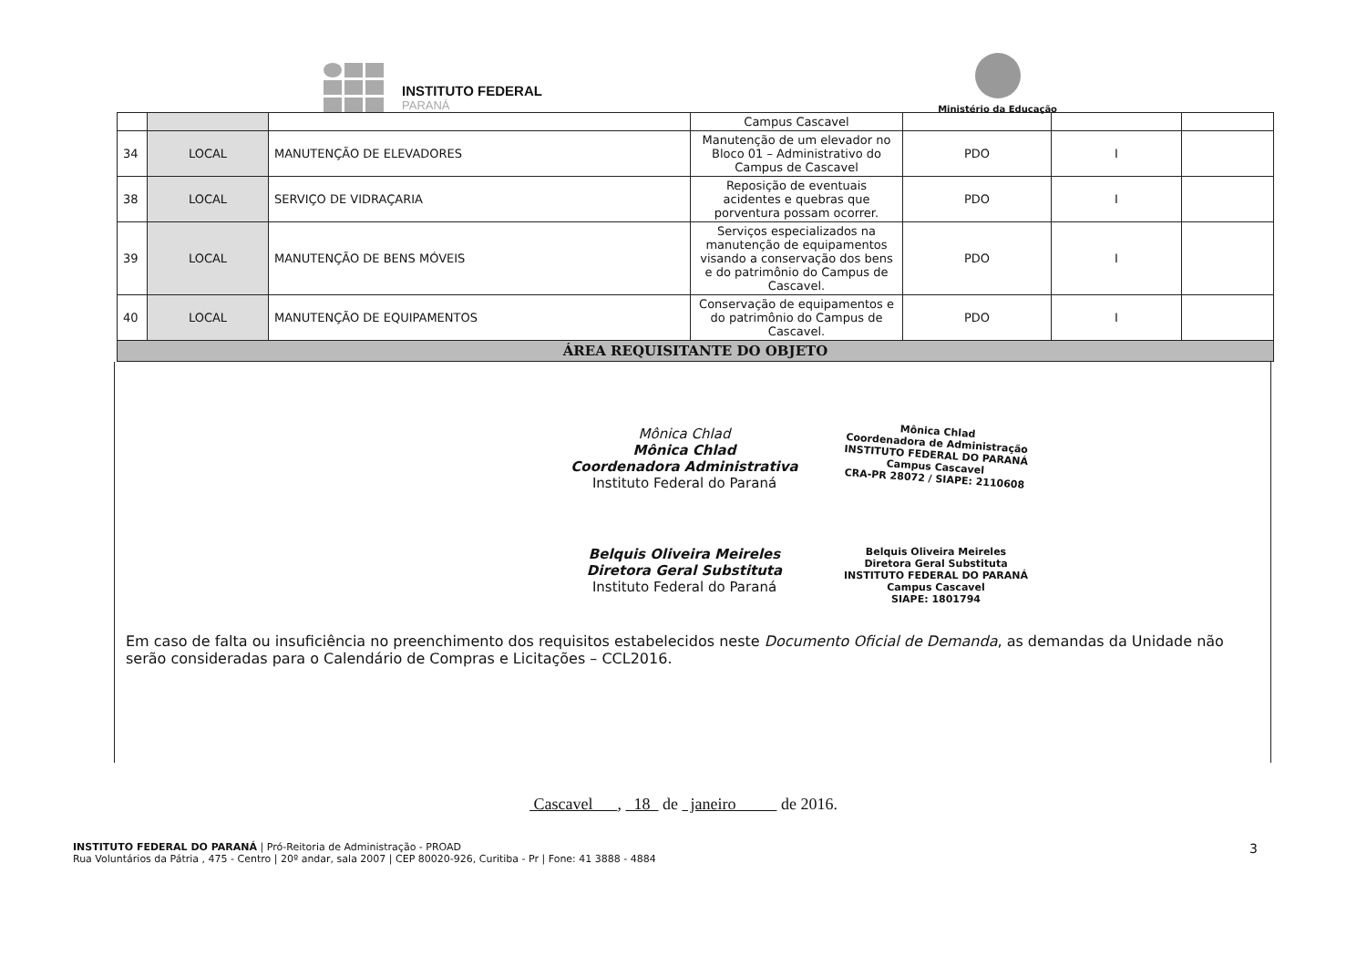INSTITUTO FEDERAL
PARANÁ
Ministério da Educação
| | | | Campus Cascavel | | | |
| 34 | LOCAL | MANUTENÇÃO DE ELEVADORES | Manutenção de um elevador no Bloco 01 – Administrativo do Campus de Cascavel | PDO | I | |
| 38 | LOCAL | SERVIÇO DE VIDRAÇARIA | Reposição de eventuais acidentes e quebras que porventura possam ocorrer. | PDO | I | |
| 39 | LOCAL | MANUTENÇÃO DE BENS MÓVEIS | Serviços especializados na manutenção de equipamentos visando a conservação dos bens e do patrimônio do Campus de Cascavel. | PDO | I | |
| 40 | LOCAL | MANUTENÇÃO DE EQUIPAMENTOS | Conservação de equipamentos e do patrimônio do Campus de Cascavel. | PDO | I | |
| ÁREA REQUISITANTE DO OBJETO | | | | | | |
Mônica Chlad
Mônica Chlad
Coordenadora Administrativa
Instituto Federal do Paraná
Mônica Chlad
Coordenadora de Administração
INSTITUTO FEDERAL DO PARANÁ
Campus Cascavel
CRA-PR 28072 / SIAPE: 2110608
Belquis Oliveira Meireles
Diretora Geral Substituta
Instituto Federal do Paraná
Belquis Oliveira Meireles
Diretora Geral Substituta
INSTITUTO FEDERAL DO PARANÁ
Campus Cascavel
SIAPE: 1801794
Em caso de falta ou insuficiência no preenchimento dos requisitos estabelecidos neste Documento Oficial de Demanda, as demandas da Unidade não serão consideradas para o Calendário de Compras e Licitações – CCL2016.
Cascavel , 18 de janeiro de 2016.
INSTITUTO FEDERAL DO PARANÁ | Pró-Reitoria de Administração - PROAD
Rua Voluntários da Pátria , 475 - Centro | 20º andar, sala 2007 | CEP 80020-926, Curitiba - Pr | Fone: 41 3888 - 4884
3